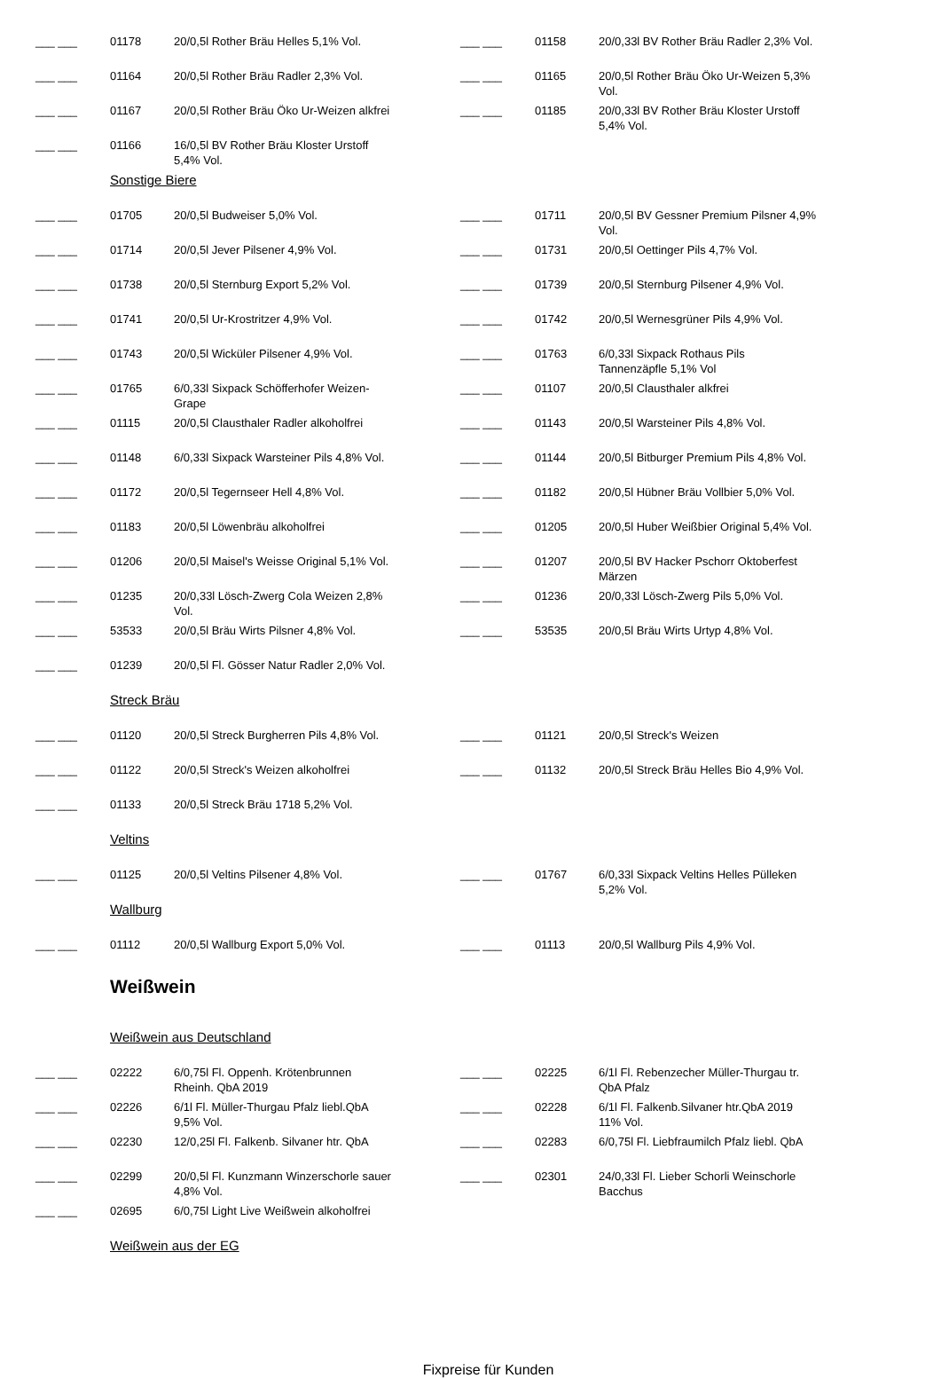| ___ ___ | 01178 | 20/0,5l Rother Bräu Helles 5,1% Vol. | | ___ ___ | 01158 | 20/0,33l BV Rother Bräu Radler 2,3% Vol. |
| ___ ___ | 01164 | 20/0,5l Rother Bräu Radler 2,3% Vol. | | ___ ___ | 01165 | 20/0,5l Rother Bräu Öko Ur-Weizen 5,3% Vol. |
| ___ ___ | 01167 | 20/0,5l Rother Bräu Öko Ur-Weizen alkfrei | | ___ ___ | 01185 | 20/0,33l BV Rother Bräu Kloster Urstoff 5,4% Vol. |
| ___ ___ | 01166 | 16/0,5l BV Rother Bräu Kloster Urstoff 5,4% Vol. | | | | |
| | Sonstige Biere | | | | | |
| ___ ___ | 01705 | 20/0,5l Budweiser 5,0% Vol. | | ___ ___ | 01711 | 20/0,5l BV Gessner Premium Pilsner 4,9% Vol. |
| ___ ___ | 01714 | 20/0,5l Jever Pilsener 4,9% Vol. | | ___ ___ | 01731 | 20/0,5l Oettinger Pils 4,7% Vol. |
| ___ ___ | 01738 | 20/0,5l Sternburg Export 5,2% Vol. | | ___ ___ | 01739 | 20/0,5l Sternburg Pilsener 4,9% Vol. |
| ___ ___ | 01741 | 20/0,5l Ur-Krostritzer 4,9% Vol. | | ___ ___ | 01742 | 20/0,5l Wernesgrüner Pils 4,9% Vol. |
| ___ ___ | 01743 | 20/0,5l Wicküler Pilsener 4,9% Vol. | | ___ ___ | 01763 | 6/0,33l Sixpack Rothaus Pils Tannenzäpfle 5,1% Vol |
| ___ ___ | 01765 | 6/0,33l Sixpack Schöfferhofer Weizen-Grape | | ___ ___ | 01107 | 20/0,5l Clausthaler alkfrei |
| ___ ___ | 01115 | 20/0,5l Clausthaler Radler alkoholfrei | | ___ ___ | 01143 | 20/0,5l Warsteiner Pils 4,8% Vol. |
| ___ ___ | 01148 | 6/0,33l Sixpack Warsteiner Pils 4,8% Vol. | | ___ ___ | 01144 | 20/0,5l Bitburger Premium Pils 4,8% Vol. |
| ___ ___ | 01172 | 20/0,5l Tegernseer Hell 4,8% Vol. | | ___ ___ | 01182 | 20/0,5l Hübner Bräu Vollbier 5,0% Vol. |
| ___ ___ | 01183 | 20/0,5l Löwenbräu alkoholfrei | | ___ ___ | 01205 | 20/0,5l Huber Weißbier Original 5,4% Vol. |
| ___ ___ | 01206 | 20/0,5l Maisel's Weisse Original 5,1% Vol. | | ___ ___ | 01207 | 20/0,5l BV Hacker Pschorr Oktoberfest Märzen |
| ___ ___ | 01235 | 20/0,33l Lösch-Zwerg Cola Weizen 2,8% Vol. | | ___ ___ | 01236 | 20/0,33l Lösch-Zwerg Pils 5,0% Vol. |
| ___ ___ | 53533 | 20/0,5l Bräu Wirts Pilsner 4,8% Vol. | | ___ ___ | 53535 | 20/0,5l Bräu Wirts Urtyp 4,8% Vol. |
| ___ ___ | 01239 | 20/0,5l Fl. Gösser Natur Radler 2,0% Vol. | | | | |
| | Streck Bräu | | | | | |
| ___ ___ | 01120 | 20/0,5l Streck Burgherren Pils 4,8% Vol. | | ___ ___ | 01121 | 20/0,5l Streck's Weizen |
| ___ ___ | 01122 | 20/0,5l Streck's Weizen alkoholfrei | | ___ ___ | 01132 | 20/0,5l Streck Bräu Helles Bio 4,9% Vol. |
| ___ ___ | 01133 | 20/0,5l Streck Bräu 1718 5,2% Vol. | | | | |
| | Veltins | | | | | |
| ___ ___ | 01125 | 20/0,5l Veltins Pilsener 4,8% Vol. | | ___ ___ | 01767 | 6/0,33l Sixpack Veltins Helles Pülleken 5,2% Vol. |
| | Wallburg | | | | | |
| ___ ___ | 01112 | 20/0,5l Wallburg Export 5,0% Vol. | | ___ ___ | 01113 | 20/0,5l Wallburg Pils 4,9% Vol. |
| | Weißwein | | | | | |
| | Weißwein aus Deutschland | | | | | |
| ___ ___ | 02222 | 6/0,75l Fl. Oppenh. Krötenbrunnen Rheinh. QbA 2019 | | ___ ___ | 02225 | 6/1l Fl. Rebenzecher Müller-Thurgau tr. QbA Pfalz |
| ___ ___ | 02226 | 6/1l Fl. Müller-Thurgau Pfalz liebl.QbA 9,5% Vol. | | ___ ___ | 02228 | 6/1l Fl. Falkenb.Silvaner htr.QbA 2019 11% Vol. |
| ___ ___ | 02230 | 12/0,25l Fl. Falkenb. Silvaner htr. QbA | | ___ ___ | 02283 | 6/0,75l Fl. Liebfraumilch Pfalz liebl. QbA |
| ___ ___ | 02299 | 20/0,5l Fl. Kunzmann Winzerschorle sauer 4,8% Vol. | | ___ ___ | 02301 | 24/0,33l Fl. Lieber Schorli Weinschorle Bacchus |
| ___ ___ | 02695 | 6/0,75l Light Live Weißwein alkoholfrei | | | | |
| | Weißwein aus der EG | | | | | |
Fixpreise für Kunden